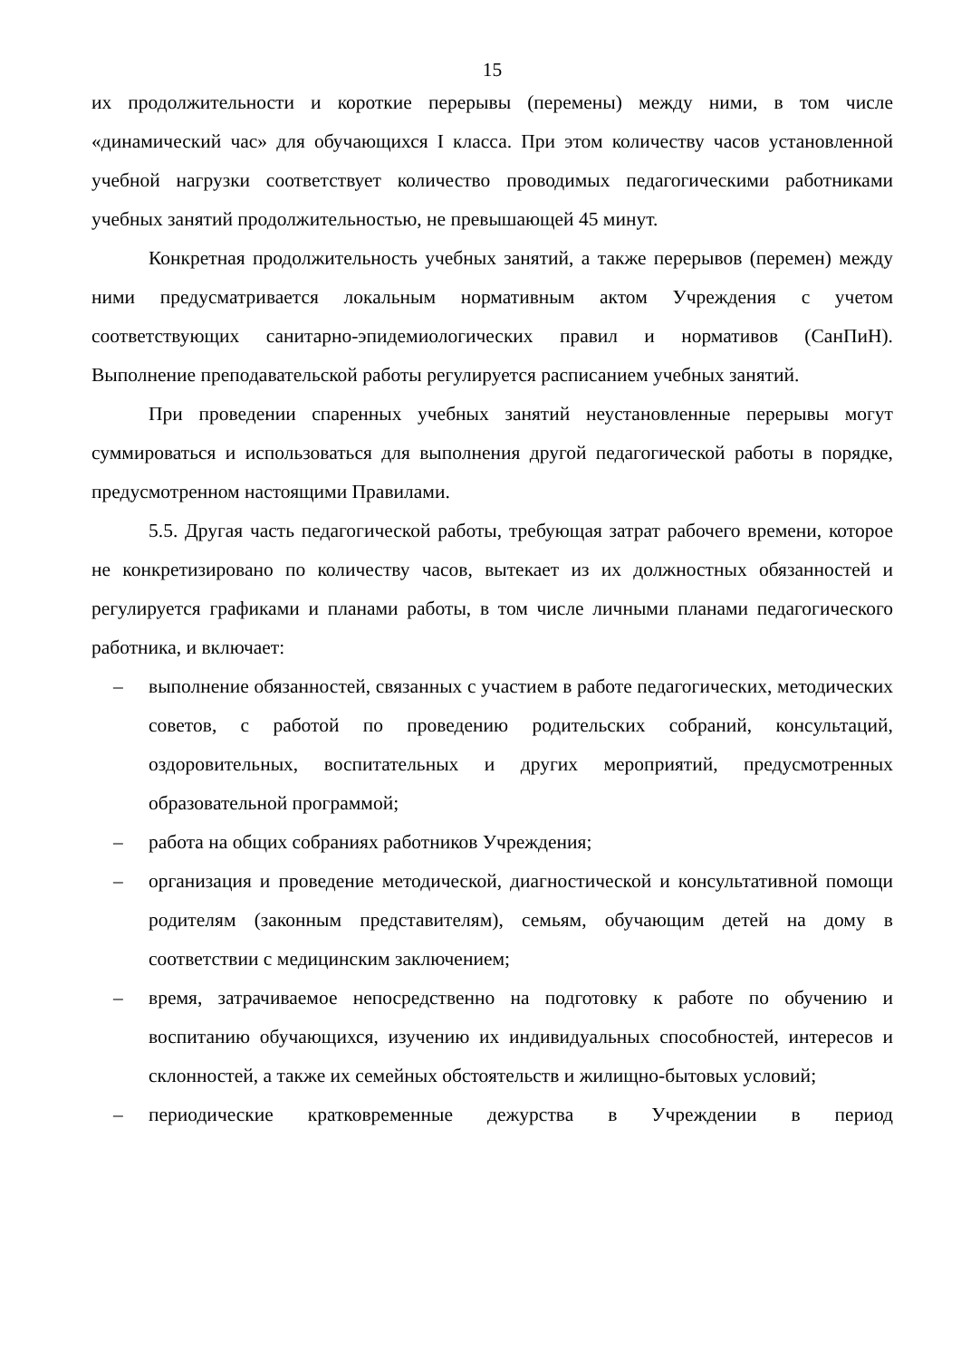15
их продолжительности и короткие перерывы (перемены) между ними, в том числе «динамический час» для обучающихся I класса. При этом количеству часов установленной учебной нагрузки соответствует количество проводимых педагогическими работниками учебных занятий продолжительностью, не превышающей 45 минут.
Конкретная продолжительность учебных занятий, а также перерывов (перемен) между ними предусматривается локальным нормативным актом Учреждения с учетом соответствующих санитарно-эпидемиологических правил и нормативов (СанПиН). Выполнение преподавательской работы регулируется расписанием учебных занятий.
При проведении спаренных учебных занятий неустановленные перерывы могут суммироваться и использоваться для выполнения другой педагогической работы в порядке, предусмотренном настоящими Правилами.
5.5. Другая часть педагогической работы, требующая затрат рабочего времени, которое не конкретизировано по количеству часов, вытекает из их должностных обязанностей и регулируется графиками и планами работы, в том числе личными планами педагогического работника, и включает:
– выполнение обязанностей, связанных с участием в работе педагогических, методических советов, с работой по проведению родительских собраний, консультаций, оздоровительных, воспитательных и других мероприятий, предусмотренных образовательной программой;
– работа на общих собраниях работников Учреждения;
– организация и проведение методической, диагностической и консультативной помощи родителям (законным представителям), семьям, обучающим детей на дому в соответствии с медицинским заключением;
– время, затрачиваемое непосредственно на подготовку к работе по обучению и воспитанию обучающихся, изучению их индивидуальных способностей, интересов и склонностей, а также их семейных обстоятельств и жилищно-бытовых условий;
– периодические кратковременные дежурства в Учреждении в период